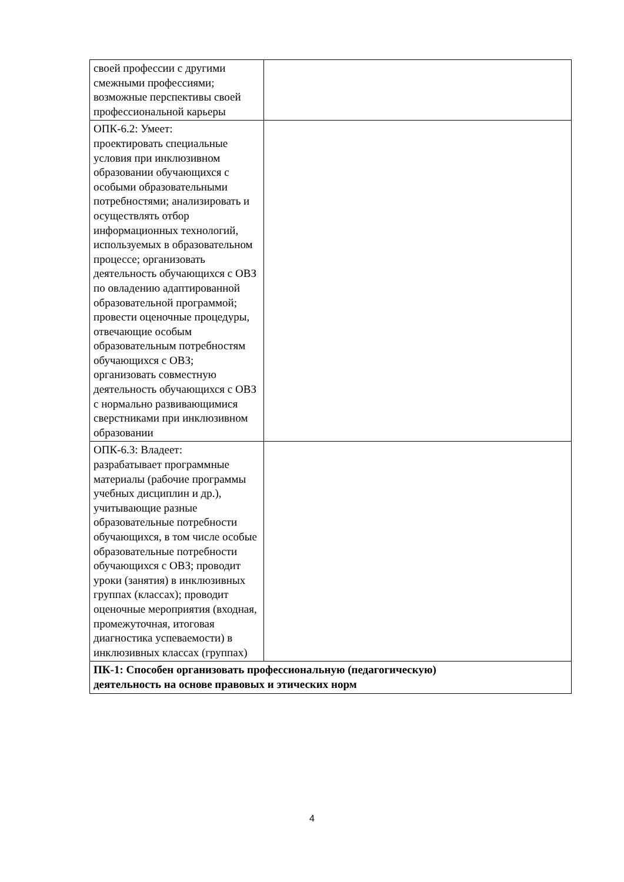| своей профессии с другими смежными профессиями; возможные перспективы своей профессиональной карьеры | |
| ОПК-6.2: Умеет: проектировать специальные условия при инклюзивном образовании обучающихся с особыми образовательными потребностями; анализировать и осуществлять отбор информационных технологий, используемых в образовательном процессе; организовать деятельность обучающихся с ОВЗ по овладению адаптированной образовательной программой; провести оценочные процедуры, отвечающие особым образовательным потребностям обучающихся с ОВЗ; организовать совместную деятельность обучающихся с ОВЗ с нормально развивающимися сверстниками при инклюзивном образовании | |
| ОПК-6.3: Владеет: разрабатывает программные материалы (рабочие программы учебных дисциплин и др.), учитывающие разные образовательные потребности обучающихся, в том числе особые образовательные потребности обучающихся с ОВЗ; проводит уроки (занятия) в инклюзивных группах (классах); проводит оценочные мероприятия (входная, промежуточная, итоговая диагностика успеваемости) в инклюзивных классах (группах) | |
| ПК-1: Способен организовать профессиональную (педагогическую) деятельность на основе правовых и этических норм | |
4